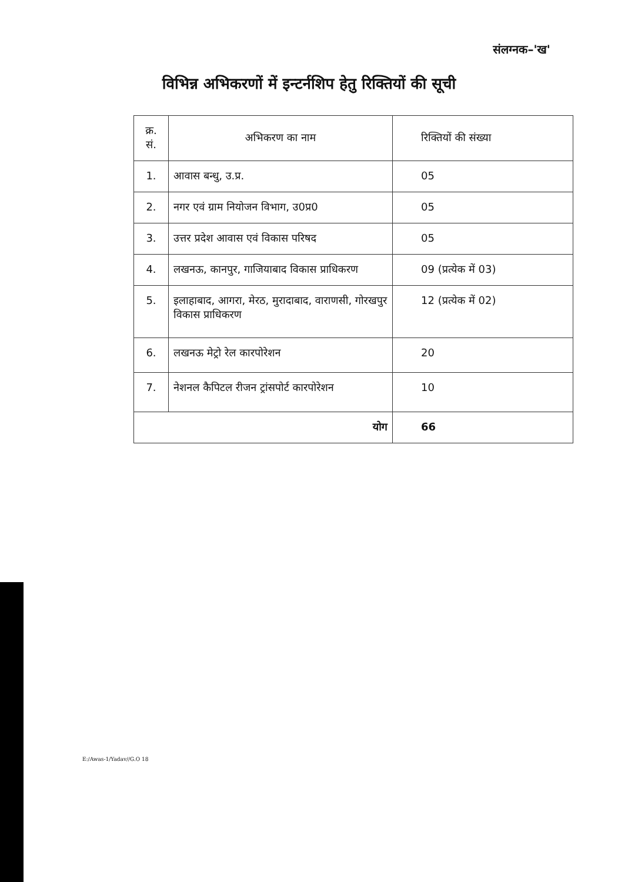संलग्नक–'ख'
विभिन्न अभिकरणों में इन्टर्नशिप हेतु रिक्तियों की सूची
| क्र. सं. | अभिकरण का नाम | रिक्तियों की संख्या |
| --- | --- | --- |
| 1. | आवास बन्धु, उ.प्र. | 05 |
| 2. | नगर एवं ग्राम नियोजन विभाग, उ0प्र0 | 05 |
| 3. | उत्तर प्रदेश आवास एवं विकास परिषद | 05 |
| 4. | लखनऊ, कानपुर, गाजियाबाद विकास प्राधिकरण | 09 (प्रत्येक में 03) |
| 5. | इलाहाबाद, आगरा, मेरठ, मुरादाबाद, वाराणसी, गोरखपुर विकास प्राधिकरण | 12 (प्रत्येक में 02) |
| 6. | लखनऊ मेट्रो रेल कारपोरेशन | 20 |
| 7. | नेशनल कैपिटल रीजन ट्रांसपोर्ट कारपोरेशन | 10 |
| योग | | 66 |
E:/Awas-1/Yadav//G.O 18